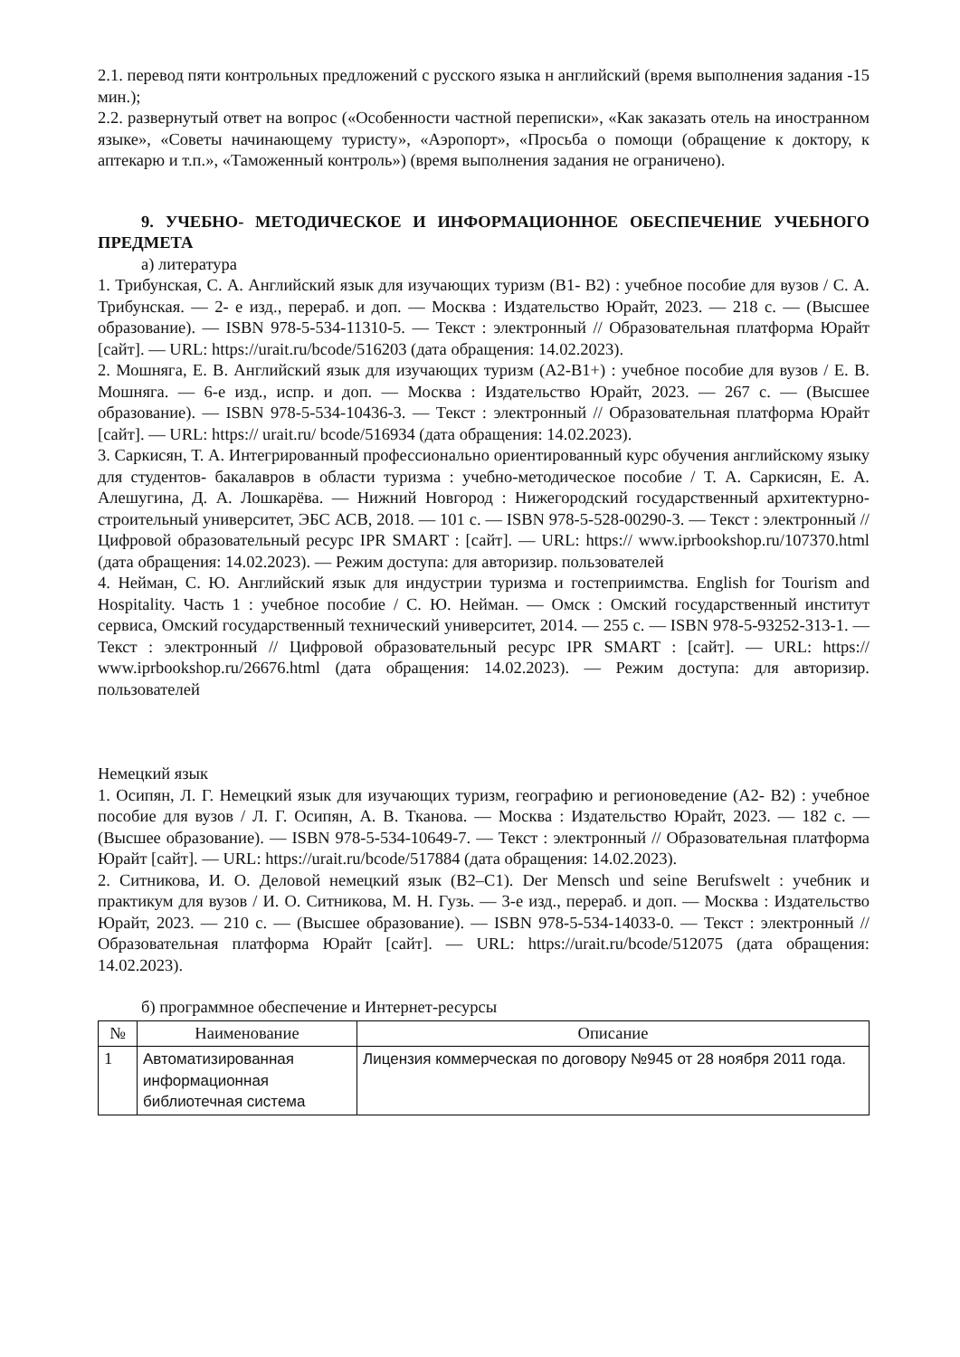2.1. перевод пяти контрольных предложений с русского языка н английский (время выполнения задания -15 мин.);
2.2. развернутый ответ на вопрос («Особенности частной переписки», «Как заказать отель на иностранном языке», «Советы начинающему туристу», «Аэропорт», «Просьба о помощи (обращение к доктору, к аптекарю и т.п.», «Таможенный контроль») (время выполнения задания не ограничено).
9. УЧЕБНО- МЕТОДИЧЕСКОЕ И ИНФОРМАЦИОННОЕ ОБЕСПЕЧЕНИЕ УЧЕБНОГО ПРЕДМЕТА
а) литература
1. Трибунская, С. А. Английский язык для изучающих туризм (B1- B2) : учебное пособие для вузов / С. А. Трибунская. — 2- е изд., перераб. и доп. — Москва : Издательство Юрайт, 2023. — 218 с. — (Высшее образование). — ISBN 978-5-534-11310-5. — Текст : электронный // Образовательная платформа Юрайт [сайт]. — URL: https://urait.ru/bcode/516203 (дата обращения: 14.02.2023).
2. Мошняга, Е. В. Английский язык для изучающих туризм (A2-B1+) : учебное пособие для вузов / Е. В. Мошняга. — 6-е изд., испр. и доп. — Москва : Издательство Юрайт, 2023. — 267 с. — (Высшее образование). — ISBN 978-5-534-10436-3. — Текст : электронный // Образовательная платформа Юрайт [сайт]. — URL: https:// urait.ru/ bcode/516934 (дата обращения: 14.02.2023).
3. Саркисян, Т. А. Интегрированный профессионально ориентированный курс обучения английскому языку для студентов- бакалавров в области туризма : учебно-методическое пособие / Т. А. Саркисян, Е. А. Алешугина, Д. А. Лошкарёва. — Нижний Новгород : Нижегородский государственный архитектурно- строительный университет, ЭБС АСВ, 2018. — 101 c. — ISBN 978-5-528-00290-3. — Текст : электронный // Цифровой образовательный ресурс IPR SMART : [сайт]. — URL: https:// www.iprbookshop.ru/107370.html (дата обращения: 14.02.2023). — Режим доступа: для авторизир. пользователей
4. Нейман, С. Ю. Английский язык для индустрии туризма и гостеприимства. English for Tourism and Hospitality. Часть 1 : учебное пособие / С. Ю. Нейман. — Омск : Омский государственный институт сервиса, Омский государственный технический университет, 2014. — 255 c. — ISBN 978-5-93252-313-1. — Текст : электронный // Цифровой образовательный ресурс IPR SMART : [сайт]. — URL: https:// www.iprbookshop.ru/26676.html (дата обращения: 14.02.2023). — Режим доступа: для авторизир. пользователей
Немецкий язык
1. Осипян, Л. Г. Немецкий язык для изучающих туризм, географию и регионоведение (A2- B2) : учебное пособие для вузов / Л. Г. Осипян, А. В. Тканова. — Москва : Издательство Юрайт, 2023. — 182 с. — (Высшее образование). — ISBN 978-5-534-10649-7. — Текст : электронный // Образовательная платформа Юрайт [сайт]. — URL: https://urait.ru/bcode/517884 (дата обращения: 14.02.2023).
2. Ситникова, И. О. Деловой немецкий язык (B2–C1). Der Mensch und seine Berufswelt : учебник и практикум для вузов / И. О. Ситникова, М. Н. Гузь. — 3-е изд., перераб. и доп. — Москва : Издательство Юрайт, 2023. — 210 с. — (Высшее образование). — ISBN 978-5-534-14033-0. — Текст : электронный // Образовательная платформа Юрайт [сайт]. — URL: https://urait.ru/bcode/512075 (дата обращения: 14.02.2023).
б) программное обеспечение и Интернет-ресурсы
| № | Наименование | Описание |
| --- | --- | --- |
| 1 | Автоматизированная информационная библиотечная система | Лицензия коммерческая по договору №945 от 28 ноября 2011 года. |